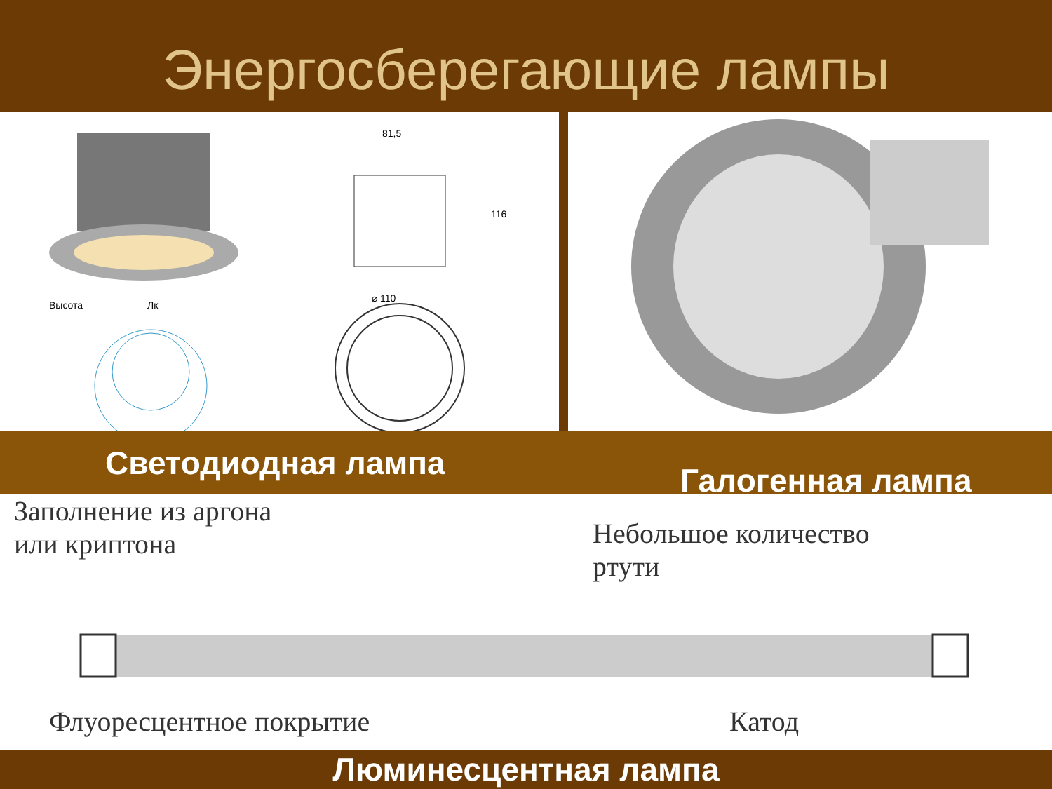Энергосберегающие лампы
81,5
116
⌀ 110
Высота
Лк
Светодиодная лампа
Галогенная лампа
Заполнение из аргона
или криптона
Небольшое количество
ртути
Флуоресцентное покрытие Катод
Люминесцентная лампа